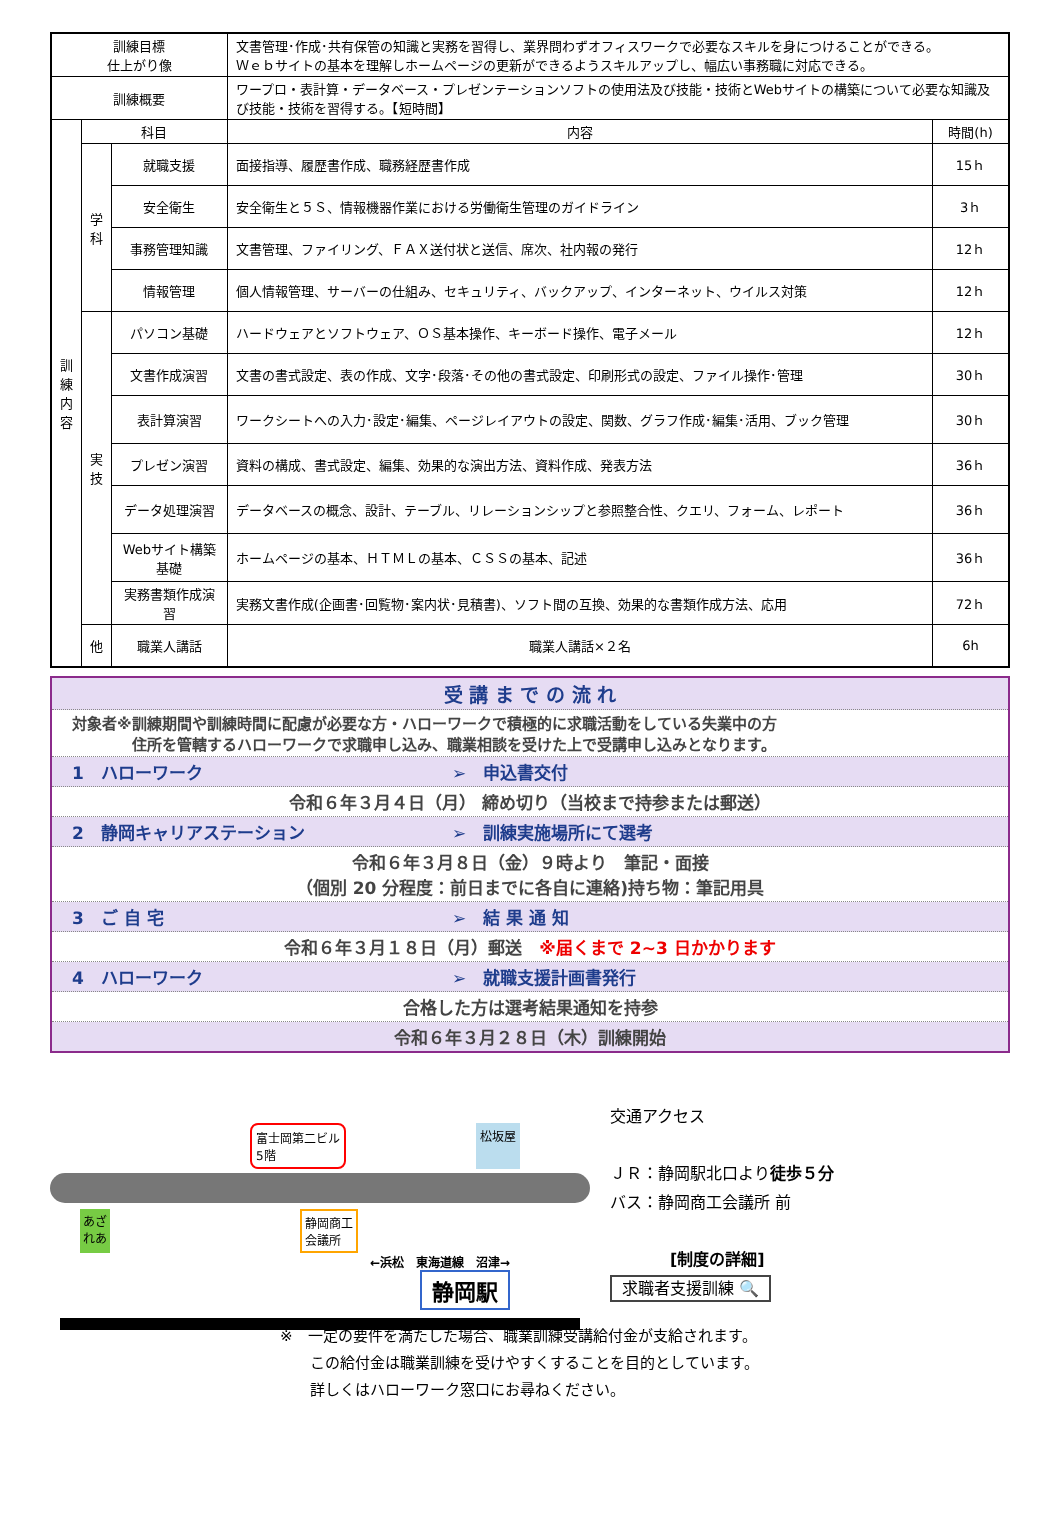| 訓練目標 仕上がり像 | | | 文書管理･作成･共有保管の知識と実務を習得し、業界問わずオフィスワークで必要なスキルを身につけることができる。 Ｗｅｂサイトの基本を理解しホームページの更新ができるようスキルアップし、幅広い事務職に対応できる。 | |
| 訓練概要 | | | ワープロ・表計算・データベース・プレゼンテーションソフトの使用法及び技能・技術とWebサイトの構築について必要な知識及び技能・技術を習得する。【短時間】 | |
| 訓 練 内 容 | 科目 | | 内容 | 時間(h) |
| | 学 科 | 就職支援 | 面接指導、履歴書作成、職務経歴書作成 | 15ｈ |
| | | 安全衛生 | 安全衛生と５Ｓ、情報機器作業における労働衛生管理のガイドライン | 3ｈ |
| | | 事務管理知識 | 文書管理、ファイリング、ＦＡＸ送付状と送信、席次、社内報の発行 | 12ｈ |
| | | 情報管理 | 個人情報管理、サーバーの仕組み、セキュリティ、バックアップ、インターネット、ウイルス対策 | 12ｈ |
| | 実 技 | パソコン基礎 | ハードウェアとソフトウェア、ＯＳ基本操作、キーボード操作、電子メール | 12ｈ |
| | | 文書作成演習 | 文書の書式設定、表の作成、文字･段落･その他の書式設定、印刷形式の設定、ファイル操作･管理 | 30ｈ |
| | | 表計算演習 | ワークシートへの入力･設定･編集、ページレイアウトの設定、関数、グラフ作成･編集･活用、ブック管理 | 30ｈ |
| | | プレゼン演習 | 資料の構成、書式設定、編集、効果的な演出方法、資料作成、発表方法 | 36ｈ |
| | | データ処理演習 | データベースの概念、設計、テーブル、リレーションシップと参照整合性、クエリ、フォーム、レポート | 36ｈ |
| | | Webサイト構築基礎 | ホームページの基本、ＨＴＭＬの基本、ＣＳＳの基本、記述 | 36ｈ |
| | | 実務書類作成演習 | 実務文書作成(企画書･回覧物･案内状･見積書)、ソフト間の互換、効果的な書類作成方法、応用 | 72ｈ |
| | 他 | 職業人講話 | 職業人講話×２名 | 6h |
受 講 ま で の 流 れ
対象者※訓練期間や訓練時間に配慮が必要な方・ハローワークで積極的に求職活動をしている失業中の方
　　　　住所を管轄するハローワークで求職申し込み、職業相談を受けた上で受講申し込みとなります。
1　ハローワーク ➢　申込書交付
令和６年３月４日（月） 締め切り（当校まで持参または郵送）
2　静岡キャリアステーション ➢　訓練実施場所にて選考
令和６年３月８日（金）９時より　筆記・面接
（個別 20 分程度：前日までに各自に連絡)持ち物：筆記用具
3　ご 自 宅 ➢　結 果 通 知
令和６年３月１８日（月）郵送　※届くまで 2~3 日かかります
4　ハローワーク ➢　就職支援計画書発行
合格した方は選考結果通知を持参
令和６年３月２８日（木）訓練開始
富士岡第二ビル
5階 松坂屋
あざ
れあ 静岡商工
会議所
←浜松　東海道線　沼津→
静岡駅
交通アクセス
ＪＲ：静岡駅北口より徒歩５分
バス：静岡商工会議所 前
[制度の詳細]
求職者支援訓練 🔍
※　一定の要件を満たした場合、職業訓練受講給付金が支給されます。
　　この給付金は職業訓練を受けやすくすることを目的としています。
　　詳しくはハローワーク窓口にお尋ねください。